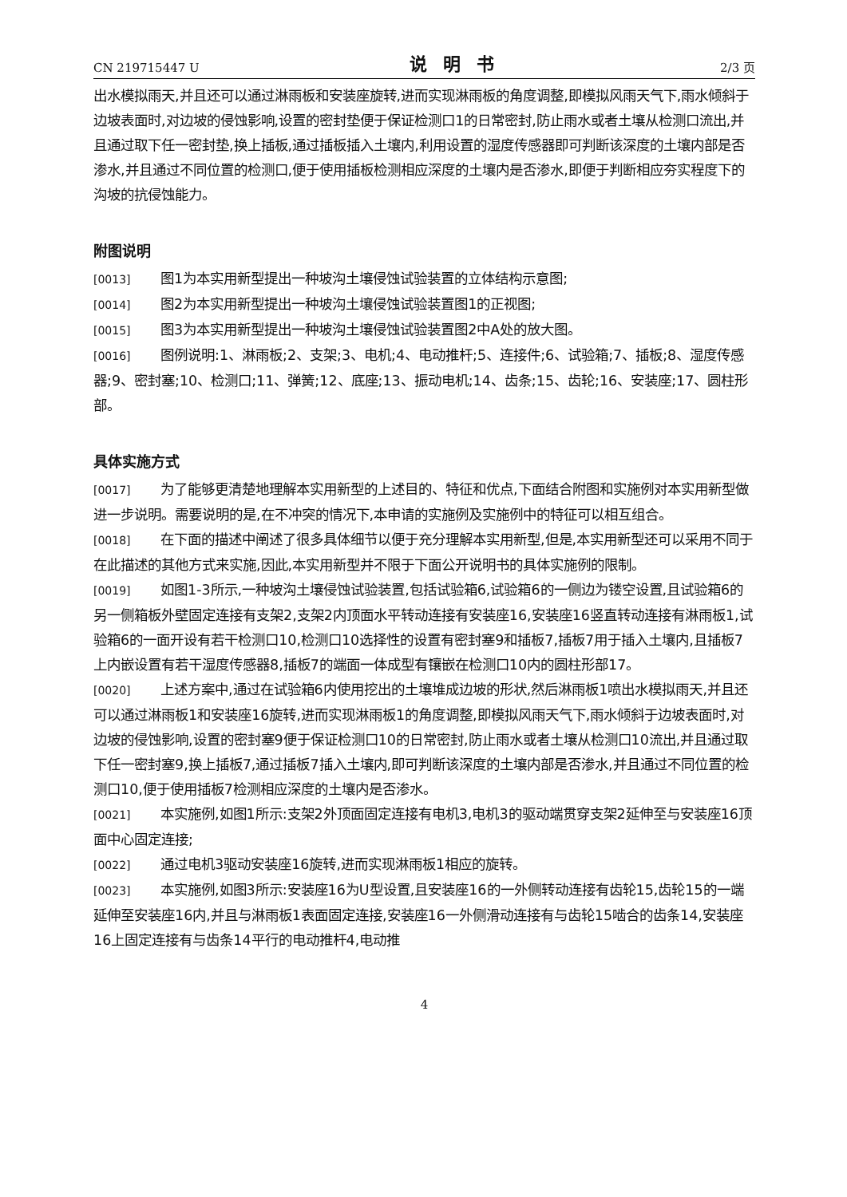CN 219715447 U 说明书 2/3 页
出水模拟雨天,并且还可以通过淋雨板和安装座旋转,进而实现淋雨板的角度调整,即模拟风雨天气下,雨水倾斜于边坡表面时,对边坡的侵蚀影响,设置的密封垫便于保证检测口1的日常密封,防止雨水或者土壤从检测口流出,并且通过取下任一密封垫,换上插板,通过插板插入土壤内,利用设置的湿度传感器即可判断该深度的土壤内部是否渗水,并且通过不同位置的检测口,便于使用插板检测相应深度的土壤内是否渗水,即便于判断相应夯实程度下的沟坡的抗侵蚀能力。
附图说明
[0013] 图1为本实用新型提出一种坡沟土壤侵蚀试验装置的立体结构示意图;
[0014] 图2为本实用新型提出一种坡沟土壤侵蚀试验装置图1的正视图;
[0015] 图3为本实用新型提出一种坡沟土壤侵蚀试验装置图2中A处的放大图。
[0016] 图例说明:1、淋雨板;2、支架;3、电机;4、电动推杆;5、连接件;6、试验箱;7、插板;8、湿度传感器;9、密封塞;10、检测口;11、弹簧;12、底座;13、振动电机;14、齿条;15、齿轮;16、安装座;17、圆柱形部。
具体实施方式
[0017] 为了能够更清楚地理解本实用新型的上述目的、特征和优点,下面结合附图和实施例对本实用新型做进一步说明。需要说明的是,在不冲突的情况下,本申请的实施例及实施例中的特征可以相互组合。
[0018] 在下面的描述中阐述了很多具体细节以便于充分理解本实用新型,但是,本实用新型还可以采用不同于在此描述的其他方式来实施,因此,本实用新型并不限于下面公开说明书的具体实施例的限制。
[0019] 如图1-3所示,一种坡沟土壤侵蚀试验装置,包括试验箱6,试验箱6的一侧边为镂空设置,且试验箱6的另一侧箱板外壁固定连接有支架2,支架2内顶面水平转动连接有安装座16,安装座16竖直转动连接有淋雨板1,试验箱6的一面开设有若干检测口10,检测口10选择性的设置有密封塞9和插板7,插板7用于插入土壤内,且插板7上内嵌设置有若干湿度传感器8,插板7的端面一体成型有镶嵌在检测口10内的圆柱形部17。
[0020] 上述方案中,通过在试验箱6内使用挖出的土壤堆成边坡的形状,然后淋雨板1喷出水模拟雨天,并且还可以通过淋雨板1和安装座16旋转,进而实现淋雨板1的角度调整,即模拟风雨天气下,雨水倾斜于边坡表面时,对边坡的侵蚀影响,设置的密封塞9便于保证检测口10的日常密封,防止雨水或者土壤从检测口10流出,并且通过取下任一密封塞9,换上插板7,通过插板7插入土壤内,即可判断该深度的土壤内部是否渗水,并且通过不同位置的检测口10,便于使用插板7检测相应深度的土壤内是否渗水。
[0021] 本实施例,如图1所示:支架2外顶面固定连接有电机3,电机3的驱动端贯穿支架2延伸至与安装座16顶面中心固定连接;
[0022] 通过电机3驱动安装座16旋转,进而实现淋雨板1相应的旋转。
[0023] 本实施例,如图3所示:安装座16为U型设置,且安装座16的一外侧转动连接有齿轮15,齿轮15的一端延伸至安装座16内,并且与淋雨板1表面固定连接,安装座16一外侧滑动连接有与齿轮15啮合的齿条14,安装座16上固定连接有与齿条14平行的电动推杆4,电动推
4